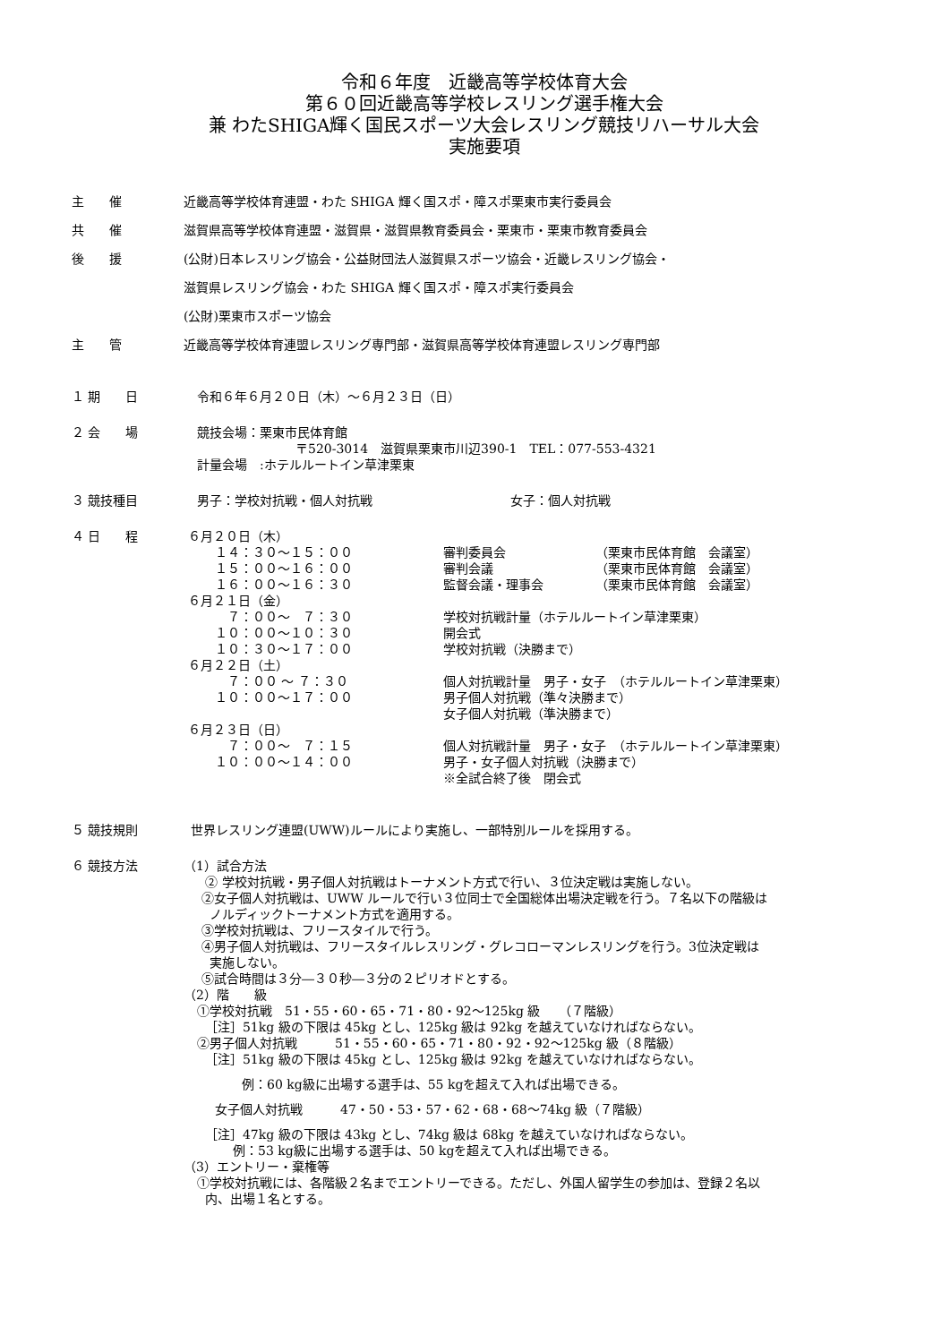令和６年度　近畿高等学校体育大会
第６０回近畿高等学校レスリング選手権大会
兼 わたSHIGA輝く国民スポーツ大会レスリング競技リハーサル大会
実施要項
主　　催 近畿高等学校体育連盟・わた SHIGA 輝く国スポ・障スポ栗東市実行委員会
共　　催 滋賀県高等学校体育連盟・滋賀県・滋賀県教育委員会・栗東市・栗東市教育委員会
後　　援 (公財)日本レスリング協会・公益財団法人滋賀県スポーツ協会・近畿レスリング協会・
滋賀県レスリング協会・わた SHIGA 輝く国スポ・障スポ実行委員会
(公財)栗東市スポーツ協会
主　　管 近畿高等学校体育連盟レスリング専門部・滋賀県高等学校体育連盟レスリング専門部
１ 期　　日 令和６年６月２０日（木）～６月２３日（日）
２ 会　　場 競技会場：栗東市民体育館
〒520-3014　滋賀県栗東市川辺390-1　TEL：077-553-4321
計量会場　:ホテルルートイン草津栗東
３ 競技種目 男子：学校対抗戦・個人対抗戦 女子：個人対抗戦
４ 日　　程 ６月２０日（木）
１４：３０～１５：００ 審判委員会 （栗東市民体育館　会議室）
１５：００～１６：００ 審判会議 （栗東市民体育館　会議室）
１６：００～１６：３０ 監督会議・理事会 （栗東市民体育館　会議室）
６月２１日（金）
　７：００～　７：３０ 学校対抗戦計量（ホテルルートイン草津栗東）
１０：００～１０：３０ 開会式
１０：３０～１７：００ 学校対抗戦（決勝まで）
６月２２日（土）
　７：００ ～ ７：３０ 個人対抗戦計量　男子・女子　（ホテルルートイン草津栗東）
１０：００～１７：００ 男子個人対抗戦（準々決勝まで）
女子個人対抗戦（準決勝まで）
６月２３日（日）
　７：００～　７：１５ 個人対抗戦計量　男子・女子　（ホテルルートイン草津栗東）
１０：００～１４：００ 男子・女子個人対抗戦（決勝まで）
※全試合終了後　閉会式
５ 競技規則 世界レスリング連盟(UWW)ルールにより実施し、一部特別ルールを採用する。
６ 競技方法 （1）試合方法
② 学校対抗戦・男子個人対抗戦はトーナメント方式で行い、３位決定戦は実施しない。
②女子個人対抗戦は、UWW ルールで行い３位同士で全国総体出場決定戦を行う。７名以下の階級は
ノルディックトーナメント方式を適用する。
③学校対抗戦は、フリースタイルで行う。
④男子個人対抗戦は、フリースタイルレスリング・グレコローマンレスリングを行う。3位決定戦は
実施しない。
⑤試合時間は３分―３０秒―３分の２ピリオドとする。
（2）階　　級
①学校対抗戦　51・55・60・65・71・80・92～125kg 級　　（７階級）
［注］51kg 級の下限は 45kg とし、125kg 級は 92kg を越えていなければならない。
②男子個人対抗戦　　　51・55・60・65・71・80・92・92～125kg 級（８階級）
［注］51kg 級の下限は 45kg とし、125kg 級は 92kg を越えていなければならない。
例：60 kg級に出場する選手は、55 kgを超えて入れば出場できる。
女子個人対抗戦　　　47・50・53・57・62・68・68～74kg 級（７階級）
［注］47kg 級の下限は 43kg とし、74kg 級は 68kg を越えていなければならない。
例：53 kg級に出場する選手は、50 kgを超えて入れば出場できる。
（3）エントリー・棄権等
①学校対抗戦には、各階級２名までエントリーできる。ただし、外国人留学生の参加は、登録２名以
内、出場１名とする。